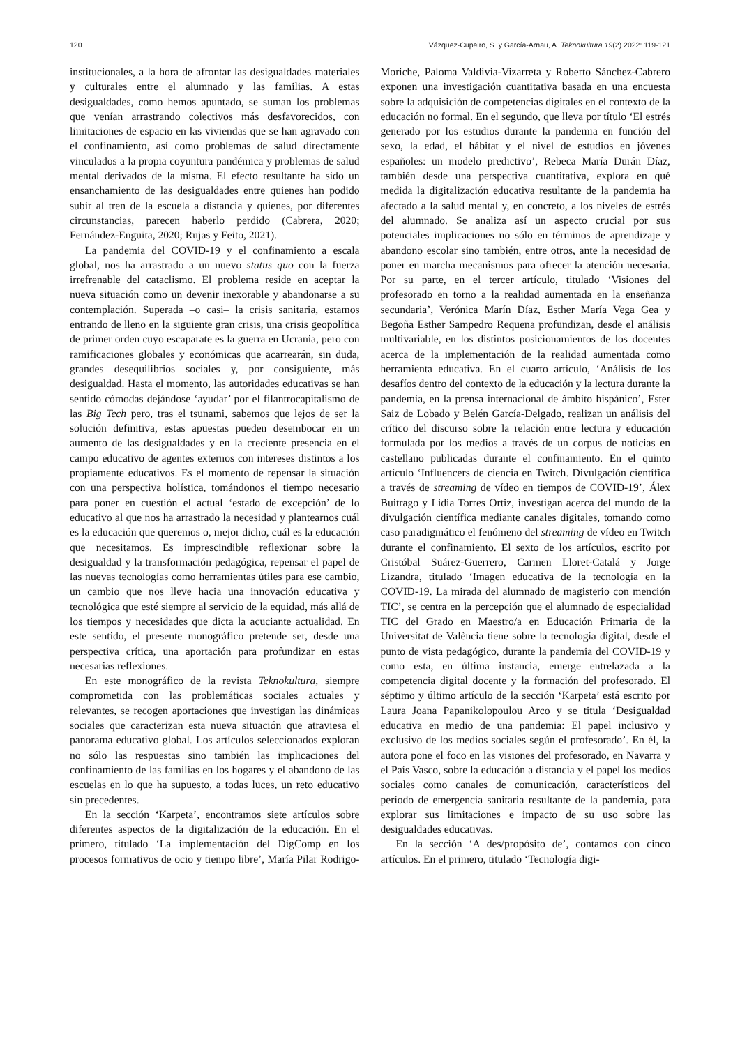120 Vázquez-Cupeiro, S. y García-Arnau, A. Teknokultura 19(2) 2022: 119-121
institucionales, a la hora de afrontar las desigualdades materiales y culturales entre el alumnado y las familias. A estas desigualdades, como hemos apuntado, se suman los problemas que venían arrastrando colectivos más desfavorecidos, con limitaciones de espacio en las viviendas que se han agravado con el confinamiento, así como problemas de salud directamente vinculados a la propia coyuntura pandémica y problemas de salud mental derivados de la misma. El efecto resultante ha sido un ensanchamiento de las desigualdades entre quienes han podido subir al tren de la escuela a distancia y quienes, por diferentes circunstancias, parecen haberlo perdido (Cabrera, 2020; Fernández-Enguita, 2020; Rujas y Feito, 2021).
La pandemia del COVID-19 y el confinamiento a escala global, nos ha arrastrado a un nuevo status quo con la fuerza irrefrenable del cataclismo. El problema reside en aceptar la nueva situación como un devenir inexorable y abandonarse a su contemplación. Superada –o casi– la crisis sanitaria, estamos entrando de lleno en la siguiente gran crisis, una crisis geopolítica de primer orden cuyo escaparate es la guerra en Ucrania, pero con ramificaciones globales y económicas que acarrearán, sin duda, grandes desequilibrios sociales y, por consiguiente, más desigualdad. Hasta el momento, las autoridades educativas se han sentido cómodas dejándose ‘ayudar’ por el filantrocapitalismo de las Big Tech pero, tras el tsunami, sabemos que lejos de ser la solución definitiva, estas apuestas pueden desembocar en un aumento de las desigualdades y en la creciente presencia en el campo educativo de agentes externos con intereses distintos a los propiamente educativos. Es el momento de repensar la situación con una perspectiva holística, tomándonos el tiempo necesario para poner en cuestión el actual ‘estado de excepción’ de lo educativo al que nos ha arrastrado la necesidad y plantearnos cuál es la educación que queremos o, mejor dicho, cuál es la educación que necesitamos. Es imprescindible reflexionar sobre la desigualdad y la transformación pedagógica, repensar el papel de las nuevas tecnologías como herramientas útiles para ese cambio, un cambio que nos lleve hacia una innovación educativa y tecnológica que esté siempre al servicio de la equidad, más allá de los tiempos y necesidades que dicta la acuciante actualidad. En este sentido, el presente monográfico pretende ser, desde una perspectiva crítica, una aportación para profundizar en estas necesarias reflexiones.
En este monográfico de la revista Teknokultura, siempre comprometida con las problemáticas sociales actuales y relevantes, se recogen aportaciones que investigan las dinámicas sociales que caracterizan esta nueva situación que atraviesa el panorama educativo global. Los artículos seleccionados exploran no sólo las respuestas sino también las implicaciones del confinamiento de las familias en los hogares y el abandono de las escuelas en lo que ha supuesto, a todas luces, un reto educativo sin precedentes.
En la sección ‘Karpeta’, encontramos siete artículos sobre diferentes aspectos de la digitalización de la educación. En el primero, titulado ‘La implementación del DigComp en los procesos formativos de ocio y tiempo libre’, María Pilar Rodrigo-Moriche, Paloma Valdivia-Vizarreta y Roberto Sánchez-Cabrero exponen una investigación cuantitativa basada en una encuesta sobre la adquisición de competencias digitales en el contexto de la educación no formal. En el segundo, que lleva por título ‘El estrés generado por los estudios durante la pandemia en función del sexo, la edad, el hábitat y el nivel de estudios en jóvenes españoles: un modelo predictivo’, Rebeca María Durán Díaz, también desde una perspectiva cuantitativa, explora en qué medida la digitalización educativa resultante de la pandemia ha afectado a la salud mental y, en concreto, a los niveles de estrés del alumnado. Se analiza así un aspecto crucial por sus potenciales implicaciones no sólo en términos de aprendizaje y abandono escolar sino también, entre otros, ante la necesidad de poner en marcha mecanismos para ofrecer la atención necesaria. Por su parte, en el tercer artículo, titulado ‘Visiones del profesorado en torno a la realidad aumentada en la enseñanza secundaria’, Verónica Marín Díaz, Esther María Vega Gea y Begoña Esther Sampedro Requena profundizan, desde el análisis multivariable, en los distintos posicionamientos de los docentes acerca de la implementación de la realidad aumentada como herramienta educativa. En el cuarto artículo, ‘Análisis de los desafíos dentro del contexto de la educación y la lectura durante la pandemia, en la prensa internacional de ámbito hispánico’, Ester Saiz de Lobado y Belén García-Delgado, realizan un análisis del crítico del discurso sobre la relación entre lectura y educación formulada por los medios a través de un corpus de noticias en castellano publicadas durante el confinamiento. En el quinto artículo ‘Influencers de ciencia en Twitch. Divulgación científica a través de streaming de vídeo en tiempos de COVID-19’, Álex Buitrago y Lidia Torres Ortiz, investigan acerca del mundo de la divulgación científica mediante canales digitales, tomando como caso paradigmático el fenómeno del streaming de vídeo en Twitch durante el confinamiento. El sexto de los artículos, escrito por Cristóbal Suárez-Guerrero, Carmen Lloret-Catalá y Jorge Lizandra, titulado ‘Imagen educativa de la tecnología en la COVID-19. La mirada del alumnado de magisterio con mención TIC’, se centra en la percepción que el alumnado de especialidad TIC del Grado en Maestro/a en Educación Primaria de la Universitat de València tiene sobre la tecnología digital, desde el punto de vista pedagógico, durante la pandemia del COVID-19 y como esta, en última instancia, emerge entrelazada a la competencia digital docente y la formación del profesorado. El séptimo y último artículo de la sección ‘Karpeta’ está escrito por Laura Joana Papanikolopoulou Arco y se titula ‘Desigualdad educativa en medio de una pandemia: El papel inclusivo y exclusivo de los medios sociales según el profesorado’. En él, la autora pone el foco en las visiones del profesorado, en Navarra y el País Vasco, sobre la educación a distancia y el papel los medios sociales como canales de comunicación, característicos del período de emergencia sanitaria resultante de la pandemia, para explorar sus limitaciones e impacto de su uso sobre las desigualdades educativas.
En la sección ‘A des/propósito de’, contamos con cinco artículos. En el primero, titulado ‘Tecnología digi-